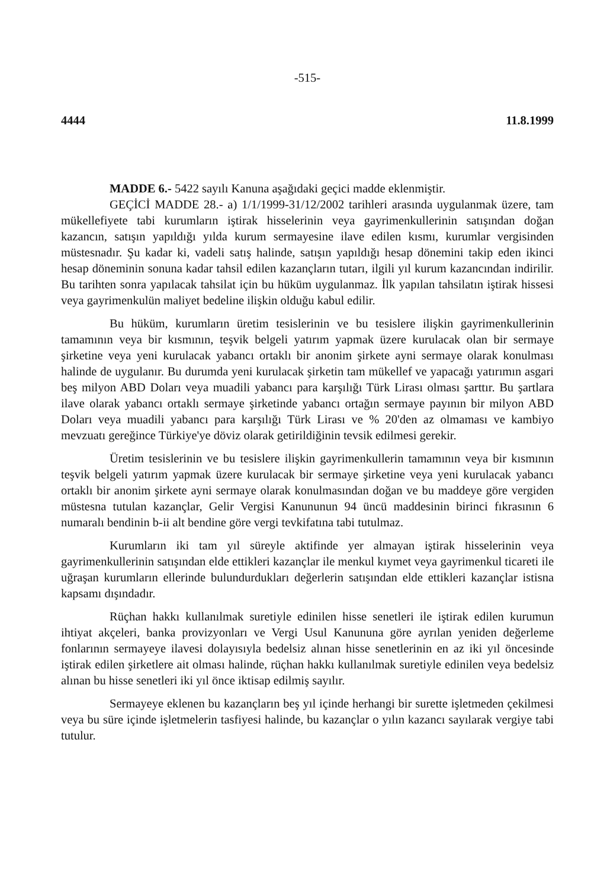-515-
4444 11.8.1999
MADDE 6.- 5422 sayılı Kanuna aşağıdaki geçici madde eklenmiştir.
GEÇİCİ MADDE 28.- a) 1/1/1999-31/12/2002 tarihleri arasında uygulanmak üzere, tam mükellefiyete tabi kurumların iştirak hisselerinin veya gayrimenkullerinin satışından doğan kazancın, satışın yapıldığı yılda kurum sermayesine ilave edilen kısmı, kurumlar vergisinden müstesnadır. Şu kadar ki, vadeli satış halinde, satışın yapıldığı hesap dönemini takip eden ikinci hesap döneminin sonuna kadar tahsil edilen kazançların tutarı, ilgili yıl kurum kazancından indirilir. Bu tarihten sonra yapılacak tahsilat için bu hüküm uygulanmaz. İlk yapılan tahsilatın iştirak hissesi veya gayrimenkulün maliyet bedeline ilişkin olduğu kabul edilir.
Bu hüküm, kurumların üretim tesislerinin ve bu tesislere ilişkin gayrimenkullerinin tamamının veya bir kısmının, teşvik belgeli yatırım yapmak üzere kurulacak olan bir sermaye şirketine veya yeni kurulacak yabancı ortaklı bir anonim şirkete ayni sermaye olarak konulması halinde de uygulanır. Bu durumda yeni kurulacak şirketin tam mükellef ve yapacağı yatırımın asgari beş milyon ABD Doları veya muadili yabancı para karşılığı Türk Lirası olması şarttır. Bu şartlara ilave olarak yabancı ortaklı sermaye şirketinde yabancı ortağın sermaye payının bir milyon ABD Doları veya muadili yabancı para karşılığı Türk Lirası ve % 20'den az olmaması ve kambiyo mevzuatı gereğince Türkiye'ye döviz olarak getirildiğinin tevsik edilmesi gerekir.
Üretim tesislerinin ve bu tesislere ilişkin gayrimenkullerin tamamının veya bir kısmının teşvik belgeli yatırım yapmak üzere kurulacak bir sermaye şirketine veya yeni kurulacak yabancı ortaklı bir anonim şirkete ayni sermaye olarak konulmasından doğan ve bu maddeye göre vergiden müstesna tutulan kazançlar, Gelir Vergisi Kanununun 94 üncü maddesinin birinci fıkrasının 6 numaralı bendinin b-ii alt bendine göre vergi tevkifatına tabi tutulmaz.
Kurumların iki tam yıl süreyle aktifinde yer almayan iştirak hisselerinin veya gayrimenkullerinin satışından elde ettikleri kazançlar ile menkul kıymet veya gayrimenkul ticareti ile uğraşan kurumların ellerinde bulundurdukları değerlerin satışından elde ettikleri kazançlar istisna kapsamı dışındadır.
Rüçhan hakkı kullanılmak suretiyle edinilen hisse senetleri ile iştirak edilen kurumun ihtiyat akçeleri, banka provizyonları ve Vergi Usul Kanununa göre ayrılan yeniden değerleme fonlarının sermayeye ilavesi dolayısıyla bedelsiz alınan hisse senetlerinin en az iki yıl öncesinde iştirak edilen şirketlere ait olması halinde, rüçhan hakkı kullanılmak suretiyle edinilen veya bedelsiz alınan bu hisse senetleri iki yıl önce iktisap edilmiş sayılır.
Sermayeye eklenen bu kazançların beş yıl içinde herhangi bir surette işletmeden çekilmesi veya bu süre içinde işletmelerin tasfiyesi halinde, bu kazançlar o yılın kazancı sayılarak vergiye tabi tutulur.